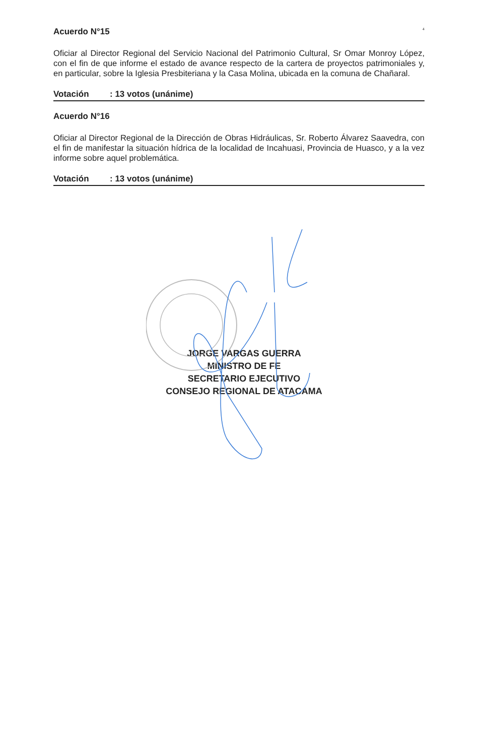4
Acuerdo N°15
Oficiar al Director Regional del Servicio Nacional del Patrimonio Cultural, Sr Omar Monroy López, con el fin de que informe el estado de avance respecto de la cartera de proyectos patrimoniales y, en particular, sobre la Iglesia Presbiteriana y la Casa Molina, ubicada en la comuna de Chañaral.
Votación: 13 votos (unánime)
Acuerdo N°16
Oficiar al Director Regional de la Dirección de Obras Hidráulicas, Sr. Roberto Álvarez Saavedra, con el fin de manifestar la situación hídrica de la localidad de Incahuasi, Provincia de Huasco, y a la vez informe sobre aquel problemática.
Votación: 13 votos (unánime)
JORGE VARGAS GUERRA
MINISTRO DE FE
SECRETARIO EJECUTIVO
CONSEJO REGIONAL DE ATACAMA